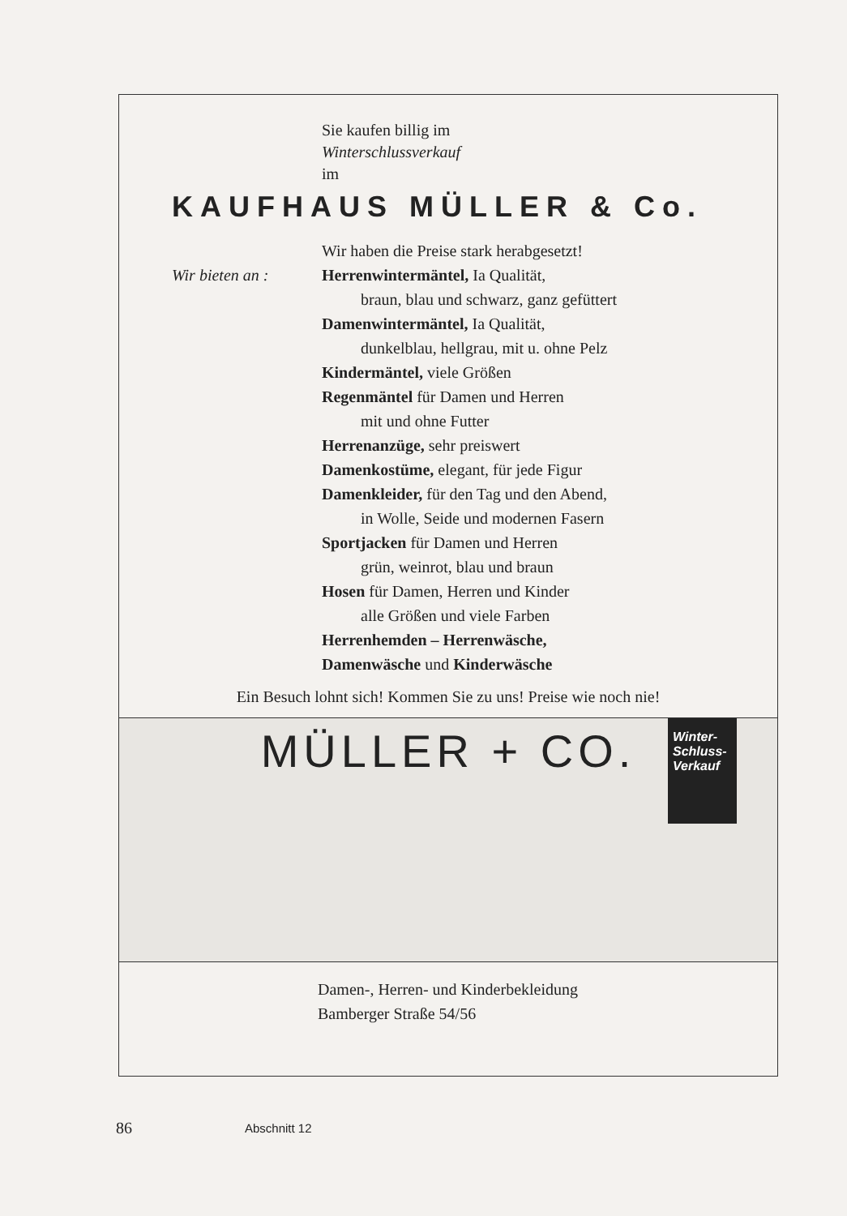Sie kaufen billig im
Winterschlussverkauf
im
KAUFHAUS MÜLLER & Co.
Wir haben die Preise stark herabgesetzt!
Wir bieten an : Herrenwintermäntel, Ia Qualität,
braun, blau und schwarz, ganz gefüttert
Damenwintermäntel, Ia Qualität,
dunkelblau, hellgrau, mit u. ohne Pelz
Kindermäntel, viele Größen
Regenmäntel für Damen und Herren
mit und ohne Futter
Herrenanzüge, sehr preiswert
Damenkostüme, elegant, für jede Figur
Damenkleider, für den Tag und den Abend,
in Wolle, Seide und modernen Fasern
Sportjacken für Damen und Herren
grün, weinrot, blau und braun
Hosen für Damen, Herren und Kinder
alle Größen und viele Farben
Herrenhemden – Herrenwäsche,
Damenwäsche und Kinderwäsche
Ein Besuch lohnt sich! Kommen Sie zu uns! Preise wie noch nie!
MÜLLER + CO.
Winter-
Schluss-
Verkauf
Damen-, Herren- und Kinderbekleidung
Bamberger Straße 54/56
86 Abschnitt 12